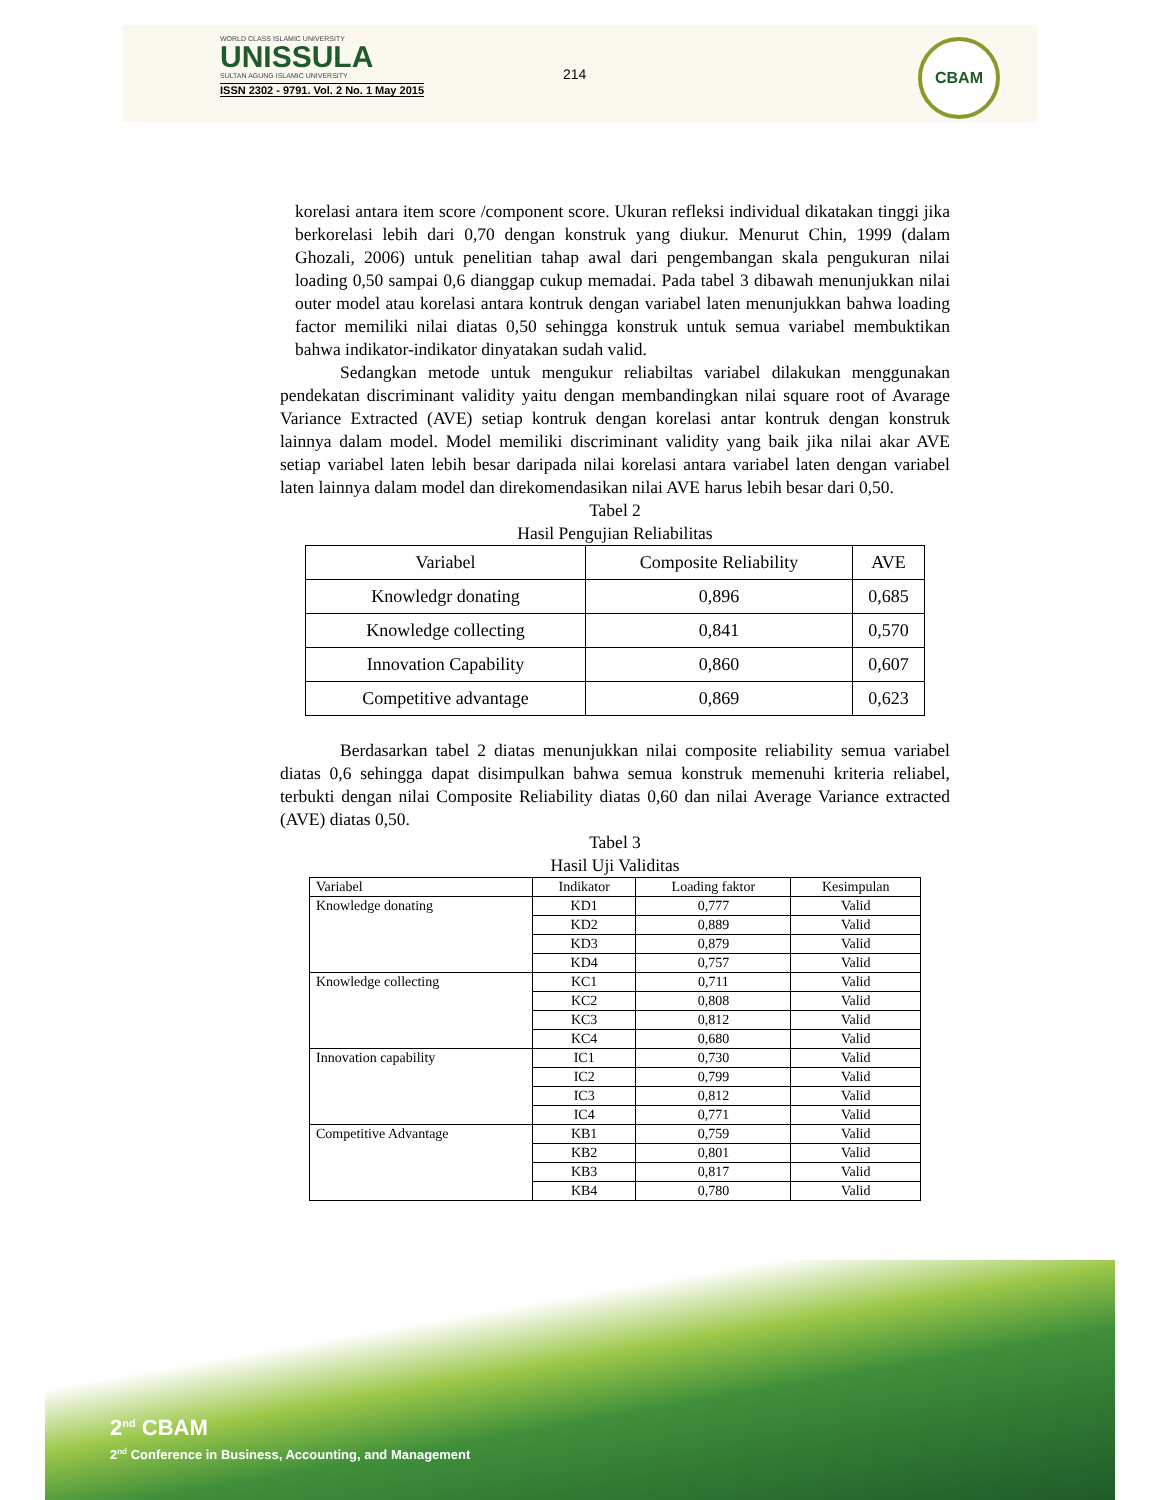WORLD CLASS ISLAMIC UNIVERSITY
UNISSULA
SULTAN AGUNG ISLAMIC UNIVERSITY
ISSN 2302 - 9791. Vol. 2 No. 1 May 2015
214
CBAM
korelasi antara item score /component score. Ukuran refleksi individual dikatakan tinggi jika berkorelasi lebih dari 0,70 dengan konstruk yang diukur. Menurut Chin, 1999 (dalam Ghozali, 2006) untuk penelitian tahap awal dari pengembangan skala pengukuran nilai loading 0,50 sampai 0,6 dianggap cukup memadai. Pada tabel 3 dibawah menunjukkan nilai outer model atau korelasi antara kontruk dengan variabel laten menunjukkan bahwa loading factor memiliki nilai diatas 0,50 sehingga konstruk untuk semua variabel membuktikan bahwa indikator-indikator dinyatakan sudah valid.
Sedangkan metode untuk mengukur reliabiltas variabel dilakukan menggunakan pendekatan discriminant validity yaitu dengan membandingkan nilai square root of Avarage Variance Extracted (AVE) setiap kontruk dengan korelasi antar kontruk dengan konstruk lainnya dalam model. Model memiliki discriminant validity yang baik jika nilai akar AVE setiap variabel laten lebih besar daripada nilai korelasi antara variabel laten dengan variabel laten lainnya dalam model dan direkomendasikan nilai AVE harus lebih besar dari 0,50.
Tabel 2
Hasil Pengujian Reliabilitas
| Variabel | Composite Reliability | AVE |
| Knowledgr donating | 0,896 | 0,685 |
| Knowledge collecting | 0,841 | 0,570 |
| Innovation Capability | 0,860 | 0,607 |
| Competitive advantage | 0,869 | 0,623 |
Berdasarkan tabel 2 diatas menunjukkan nilai composite reliability semua variabel diatas 0,6 sehingga dapat disimpulkan bahwa semua konstruk memenuhi kriteria reliabel, terbukti dengan nilai Composite Reliability diatas 0,60 dan nilai Average Variance extracted (AVE) diatas 0,50.
Tabel 3
Hasil Uji Validitas
| Variabel | Indikator | Loading faktor | Kesimpulan |
| --- | --- | --- | --- |
| Knowledge donating | KD1 | 0,777 | Valid |
| | KD2 | 0,889 | Valid |
| | KD3 | 0,879 | Valid |
| | KD4 | 0,757 | Valid |
| Knowledge collecting | KC1 | 0,711 | Valid |
| | KC2 | 0,808 | Valid |
| | KC3 | 0,812 | Valid |
| | KC4 | 0,680 | Valid |
| Innovation capability | IC1 | 0,730 | Valid |
| | IC2 | 0,799 | Valid |
| | IC3 | 0,812 | Valid |
| | IC4 | 0,771 | Valid |
| Competitive Advantage | KB1 | 0,759 | Valid |
| | KB2 | 0,801 | Valid |
| | KB3 | 0,817 | Valid |
| | KB4 | 0,780 | Valid |
2<sup>nd</sup> CBAM
2<sup>nd</sup> Conference in Business, Accounting, and Management